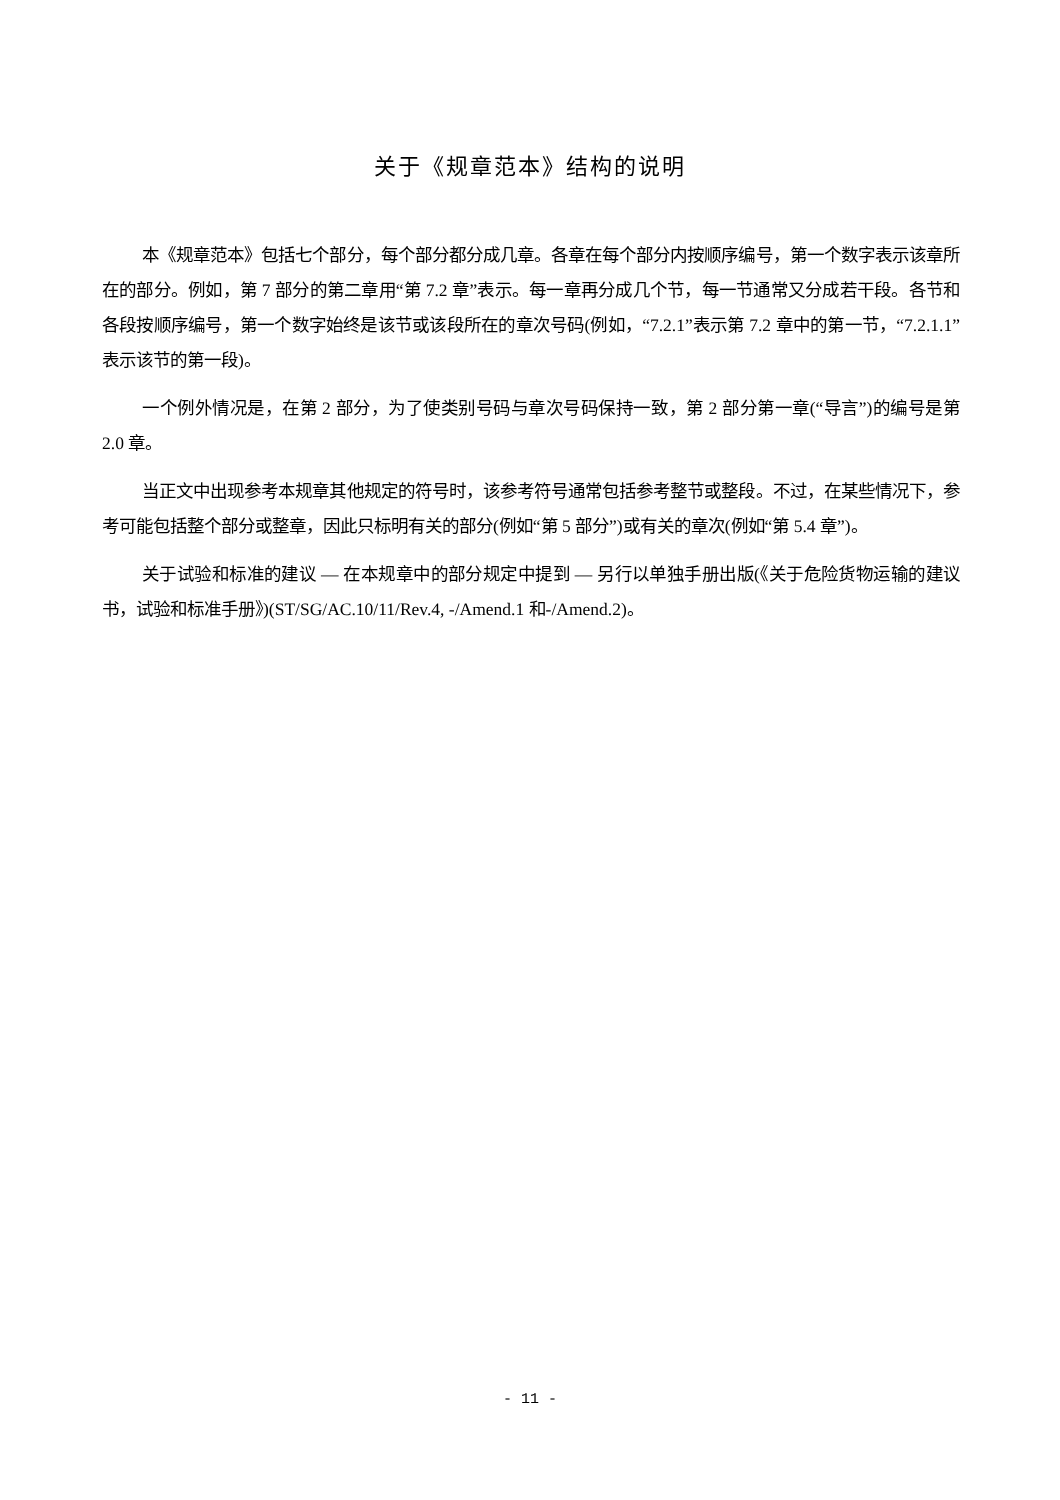关于《规章范本》结构的说明
本《规章范本》包括七个部分，每个部分都分成几章。各章在每个部分内按顺序编号，第一个数字表示该章所在的部分。例如，第 7 部分的第二章用“第 7.2 章”表示。每一章再分成几个节，每一节通常又分成若干段。各节和各段按顺序编号，第一个数字始终是该节或该段所在的章次号码(例如，“7.2.1”表示第 7.2 章中的第一节，“7.2.1.1”表示该节的第一段)。
一个例外情况是，在第 2 部分，为了使类别号码与章次号码保持一致，第 2 部分第一章(“导言”)的编号是第 2.0 章。
当正文中出现参考本规章其他规定的符号时，该参考符号通常包括参考整节或整段。不过，在某些情况下，参考可能包括整个部分或整章，因此只标明有关的部分(例如“第 5 部分”)或有关的章次(例如“第 5.4 章”)。
关于试验和标准的建议 — 在本规章中的部分规定中提到 — 另行以单独手册出版(《关于危险货物运输的建议书，试验和标准手册》)(ST/SG/AC.10/11/Rev.4, -/Amend.1 和-/Amend.2)。
- 11 -